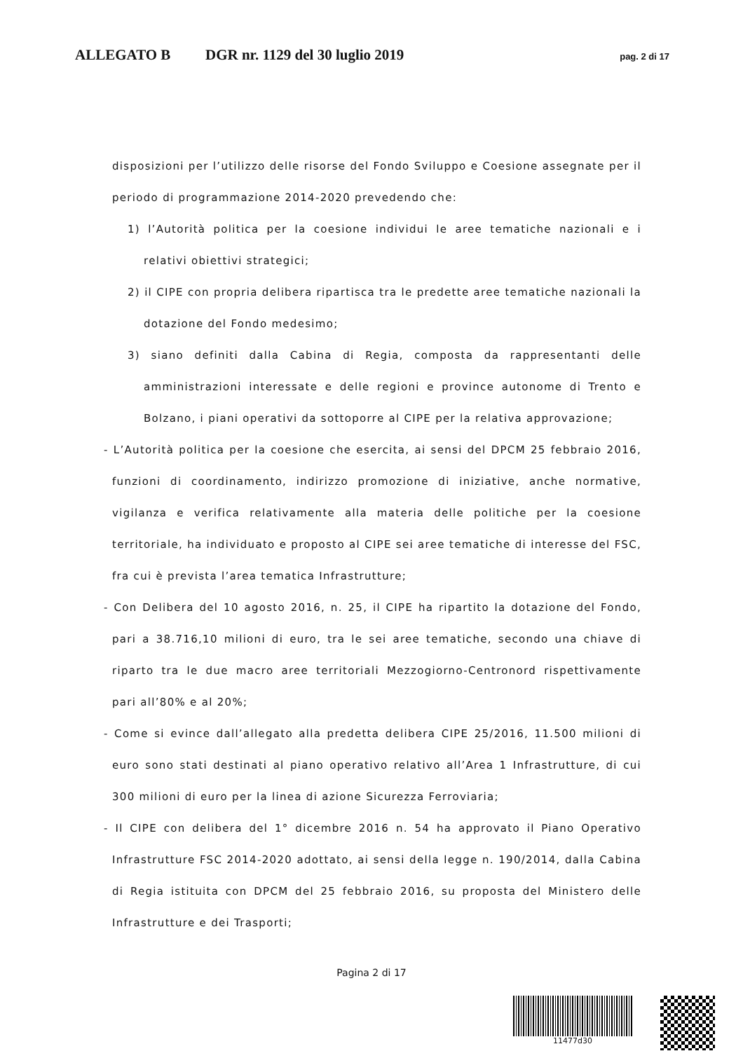ALLEGATO B DGR nr. 1129 del 30 luglio 2019 pag. 2 di 17
disposizioni per l’utilizzo delle risorse del Fondo Sviluppo e Coesione assegnate per il periodo di programmazione 2014-2020 prevedendo che:
1) l’Autorità politica per la coesione individui le aree tematiche nazionali e i relativi obiettivi strategici;
2) il CIPE con propria delibera ripartisca tra le predette aree tematiche nazionali la dotazione del Fondo medesimo;
3) siano definiti dalla Cabina di Regia, composta da rappresentanti delle amministrazioni interessate e delle regioni e province autonome di Trento e Bolzano, i piani operativi da sottoporre al CIPE per la relativa approvazione;
- L’Autorità politica per la coesione che esercita, ai sensi del DPCM 25 febbraio 2016, funzioni di coordinamento, indirizzo promozione di iniziative, anche normative, vigilanza e verifica relativamente alla materia delle politiche per la coesione territoriale, ha individuato e proposto al CIPE sei aree tematiche di interesse del FSC, fra cui è prevista l’area tematica Infrastrutture;
- Con Delibera del 10 agosto 2016, n. 25, il CIPE ha ripartito la dotazione del Fondo, pari a 38.716,10 milioni di euro, tra le sei aree tematiche, secondo una chiave di riparto tra le due macro aree territoriali Mezzogiorno-Centronord rispettivamente pari all’80% e al 20%;
- Come si evince dall’allegato alla predetta delibera CIPE 25/2016, 11.500 milioni di euro sono stati destinati al piano operativo relativo all’Area 1 Infrastrutture, di cui 300 milioni di euro per la linea di azione Sicurezza Ferroviaria;
- Il CIPE con delibera del 1° dicembre 2016 n. 54 ha approvato il Piano Operativo Infrastrutture FSC 2014-2020 adottato, ai sensi della legge n. 190/2014, dalla Cabina di Regia istituita con DPCM del 25 febbraio 2016, su proposta del Ministero delle Infrastrutture e dei Trasporti;
Pagina 2 di 17
11477d30